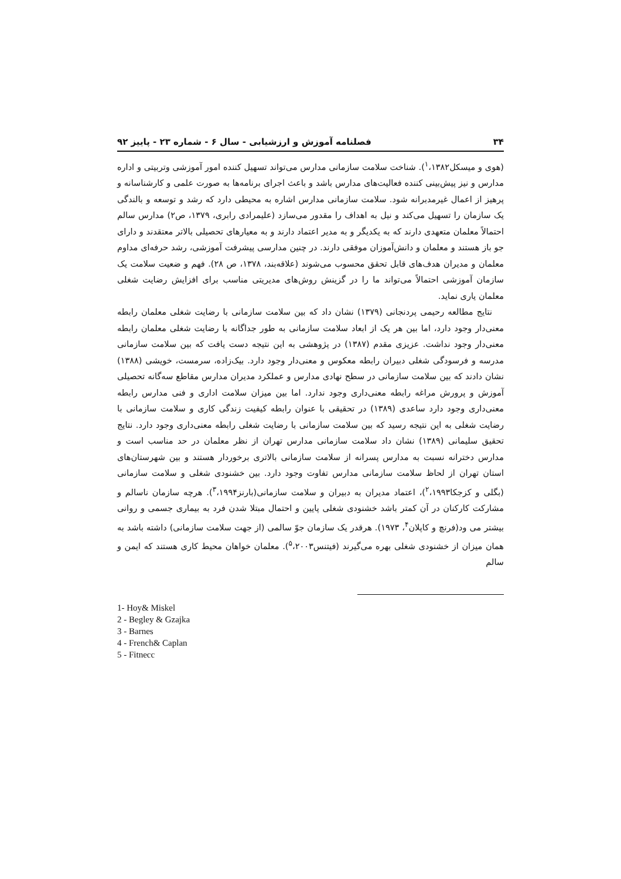۳۴ فصلنامه آموزش و ارزشیابی - سال ۶ - شماره ۲۳ - پاییز ۹۲
(هوی و میسکل<sup>۱</sup>،۱۳۸۲). شناخت سلامت سازمانی مدارس می‌تواند تسهیل کننده امور آموزشی وتربیتی و اداره مدارس و نیز پیش‌بینی کننده فعالیت‌های مدارس باشد و باعث اجرای برنامه‌ها به صورت علمی و کارشناسانه و پرهیز از اعمال غیرمدبرانه شود. سلامت سازمانی مدارس اشاره به محیطی دارد که رشد و توسعه و بالندگی یک سازمان را تسهیل می‌کند و نیل به اهداف را مقدور می‌سازد (علیمرادی رابری، ۱۳۷۹، ص۲) مدارس سالم احتمالاً معلمان متعهدی دارند که به یکدیگر و به مدیر اعتماد دارند و به معیارهای تحصیلی بالاتر معتقدند و دارای جو باز هستند و معلمان و دانش‌آموزان موفقی دارند. در چنین مدارسی پیشرفت آموزشی، رشد حرفه‌ای مداوم معلمان و مدیران هدف‌های قابل تحقق محسوب می‌شوند (علاقه‌بند، ۱۳۷۸، ص ۲۸). فهم و ضعیت سلامت یک سازمان آموزشی احتمالاً می‌تواند ما را در گزینش روش‌های مدیریتی مناسب برای افزایش رضایت شغلی معلمان یاری نماید.
نتایج مطالعه رحیمی پردنجانی (۱۳۷۹) نشان داد که بین سلامت سازمانی با رضایت شغلی معلمان رابطه معنی‌دار وجود دارد، اما بین هر یک از ابعاد سلامت سازمانی به طور جداگانه با رضایت شغلی معلمان رابطه معنی‌دار وجود نداشت. عزیزی مقدم (۱۳۸۷) در پژوهشی به این نتیجه دست یافت که بین سلامت سازمانی مدرسه و فرسودگی شغلی دبیران رابطه معکوس و معنی‌دار وجود دارد. بیک‌زاده، سرمست، خویشی (۱۳۸۸) نشان دادند که بین سلامت سازمانی در سطح نهادی مدارس و عملکرد مدیران مدارس مقاطع سه‌گانه تحصیلی آموزش و پرورش مراغه رابطه معنی‌داری وجود ندارد. اما بین میزان سلامت اداری و فنی مدارس رابطه معنی‌داری وجود دارد ساعدی (۱۳۸۹) در تحقیقی با عنوان رابطه کیفیت زندگی کاری و سلامت سازمانی با رضایت شغلی به این نتیجه رسید که بین سلامت سازمانی با رضایت شغلی رابطه معنی‌داری وجود دارد. نتایج تحقیق سلیمانی (۱۳۸۹) نشان داد سلامت سازمانی مدارس تهران از نظر معلمان در حد مناسب است و مدارس دخترانه نسبت به مدارس پسرانه از سلامت سازمانی بالاتری برخوردار هستند و بین شهرستان‌های استان تهران از لحاظ سلامت سازمانی مدارس تفاوت وجود دارد. بین خشنودی شغلی و سلامت سازمانی (بگلی و کزجکا<sup>۲</sup>،۱۹۹۳)، اعتماد مدیران به دبیران و سلامت سازمانی(بارنز<sup>۳</sup>،۱۹۹۴). هرچه سازمان ناسالم و مشارکت کارکنان در آن کمتر باشد خشنودی شغلی پایین و احتمال مبتلا شدن فرد به بیماری جسمی و روانی بیشتر می ود(فرنچ و کاپلان<sup>۴</sup>، ۱۹۷۳). هرقدر یک سازمان جوّ سالمی (از جهت سلامت سازمانی) داشته باشد به همان میزان از خشنودی شغلی بهره می‌گیرند (فیتنس<sup>۵</sup>،۲۰۰۳). معلمان خواهان محیط کاری هستند که ایمن و سالم
1- Hoy& Miskel
2 - Begley & Gzajka
3 - Barnes
4 - French& Caplan
5 - Fitnecc